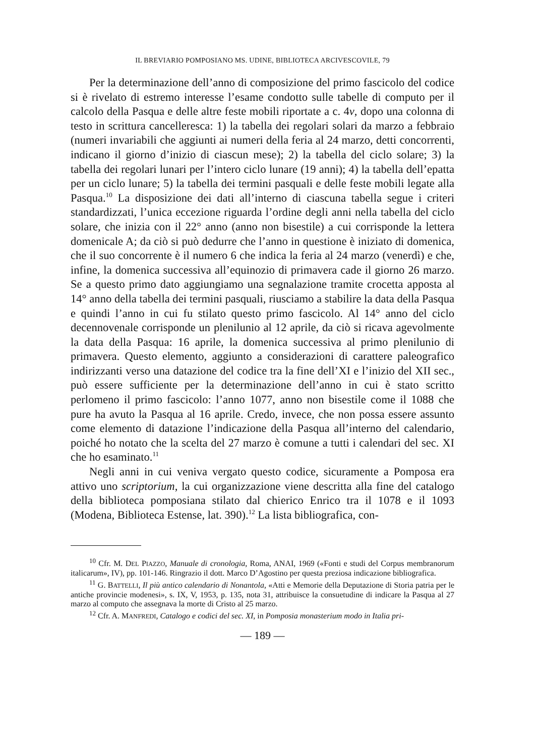IL BREVIARIO POMPOSIANO MS. UDINE, BIBLIOTECA ARCIVESCOVILE, 79
Per la determinazione dell’anno di composizione del primo fascicolo del codice si è rivelato di estremo interesse l’esame condotto sulle tabelle di computo per il calcolo della Pasqua e delle altre feste mobili riportate a c. 4v, dopo una colonna di testo in scrittura cancelleresca: 1) la tabella dei regolari solari da marzo a febbraio (numeri invariabili che aggiunti ai numeri della feria al 24 marzo, detti concorrenti, indicano il giorno d’inizio di ciascun mese); 2) la tabella del ciclo solare; 3) la tabella dei regolari lunari per l’intero ciclo lunare (19 anni); 4) la tabella dell’epatta per un ciclo lunare; 5) la tabella dei termini pasquali e delle feste mobili legate alla Pasqua.<sup>10</sup> La disposizione dei dati all’interno di ciascuna tabella segue i criteri standardizzati, l’unica eccezione riguarda l’ordine degli anni nella tabella del ciclo solare, che inizia con il 22° anno (anno non bisestile) a cui corrisponde la lettera domenicale A; da ciò si può dedurre che l’anno in questione è iniziato di domenica, che il suo concorrente è il numero 6 che indica la feria al 24 marzo (venerdì) e che, infine, la domenica successiva all’equinozio di primavera cade il giorno 26 marzo. Se a questo primo dato aggiungiamo una segnalazione tramite crocetta apposta al 14° anno della tabella dei termini pasquali, riusciamo a stabilire la data della Pasqua e quindi l’anno in cui fu stilato questo primo fascicolo. Al 14° anno del ciclo decennovenale corrisponde un plenilunio al 12 aprile, da ciò si ricava agevolmente la data della Pasqua: 16 aprile, la domenica successiva al primo plenilunio di primavera. Questo elemento, aggiunto a considerazioni di carattere paleografico indirizzanti verso una datazione del codice tra la fine dell’XI e l’inizio del XII sec., può essere sufficiente per la determinazione dell’anno in cui è stato scritto perlomeno il primo fascicolo: l’anno 1077, anno non bisestile come il 1088 che pure ha avuto la Pasqua al 16 aprile. Credo, invece, che non possa essere assunto come elemento di datazione l’indicazione della Pasqua all’interno del calendario, poiché ho notato che la scelta del 27 marzo è comune a tutti i calendari del sec. XI che ho esaminato.<sup>11</sup>
Negli anni in cui veniva vergato questo codice, sicuramente a Pomposa era attivo uno scriptorium, la cui organizzazione viene descritta alla fine del catalogo della biblioteca pomposiana stilato dal chierico Enrico tra il 1078 e il 1093 (Modena, Biblioteca Estense, lat. 390).<sup>12</sup> La lista bibliografica, con-
<sup>10</sup> Cfr. M. DEL PIAZZO, Manuale di cronologia, Roma, ANAI, 1969 («Fonti e studi del Corpus membranorum italicarum», IV), pp. 101-146. Ringrazio il dott. Marco D’Agostino per questa preziosa indicazione bibliografica.
<sup>11</sup> G. BATTELLI, Il più antico calendario di Nonantola, «Atti e Memorie della Deputazione di Storia patria per le antiche provincie modenesi», s. IX, V, 1953, p. 135, nota 31, attribuisce la consuetudine di indicare la Pasqua al 27 marzo al computo che assegnava la morte di Cristo al 25 marzo.
<sup>12</sup> Cfr. A. MANFREDI, Catalogo e codici del sec. XI, in Pomposia monasterium modo in Italia pri-
— 189 —